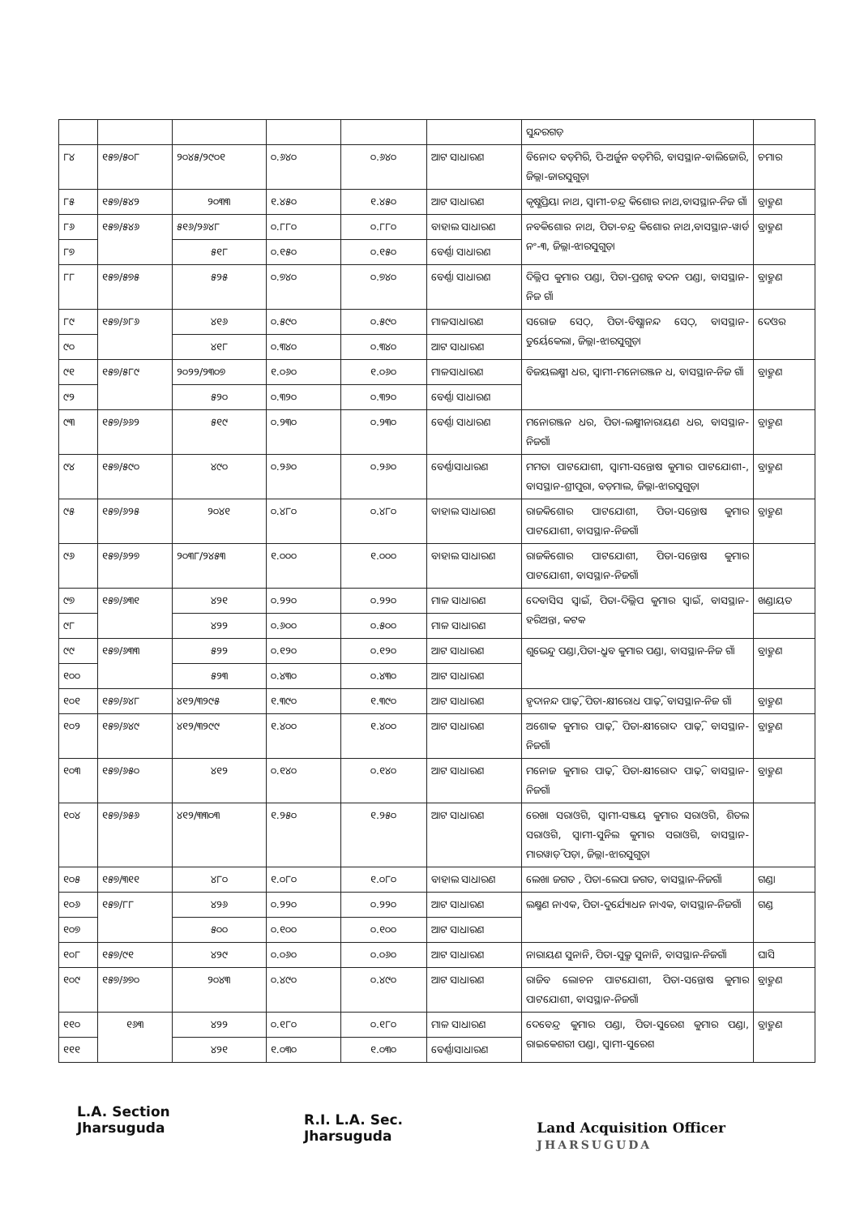| | | | | | | ସୁନ୍ଦରଗଡ଼ | |
| ୮୪ | ୧୫୭/୫୦୮ | ୨୦୪୫/୨୯୦୧ | ୦.୬୪୦ | ୦.୬୪୦ | ଆଟ ସାଧାରଣ | ବିନୋଦ ବଡ଼ମିରି, ପି-ଅର୍ଜୁନ ବଡ଼ମିରି, ବାସସ୍ଥାନ-ବାଲିଜୋରି, ଜିଲ୍ଲା-ଜାରସୁଗୁଡ଼ା | ଚମାର |
| ୮୫ | ୧୫୭/୫୪୨ | ୨୦୩୩ | ୧.୪୫୦ | ୧.୪୫୦ | ଆଟ ସାଧାରଣ | କୃଷ୍ଣପ୍ରିୟା ନାଥ, ସ୍ୱାମୀ-ଚନ୍ଦ୍ର କିଶୋର ନାଥ,ବାସସ୍ଥାନ-ନିଜ ଗାଁ | ବ୍ରାହ୍ମଣ |
| ୮୬ | ୧୫୭/୫୪୬ | ୫୧୬/୨୬୪୮ | ୦.୮୮୦ | ୦.୮୮୦ | ବାହାଲ ସାଧାରଣ | ନବକିଶୋର ନାଥ, ପିତା-ଚନ୍ଦ୍ର କିଶୋର ନାଥ,ବାସସ୍ଥାନ-ୱାର୍ଡ ନଂ-୩, ଜିଲ୍ଲା-ଝାରସୁଗୁଡ଼ା | ବ୍ରାହ୍ମଣ |
| ୮୭ | | ୫୧୮ | ୦.୧୫୦ | ୦.୧୫୦ | ବେର୍ଣ୍ଣା ସାଧାରଣ | | |
| ୮୮ | ୧୫୭/୫୭୫ | ୫୨୫ | ୦.୭୪୦ | ୦.୭୪୦ | ବେର୍ଣ୍ଣା ସାଧାରଣ | ଦିଲ୍ଲିପ କୁମାର ପଣ୍ଡା, ପିତା-ପ୍ରଶନ୍ନ ବଦନ ପଣ୍ଡା, ବାସସ୍ଥାନ-ନିଜ ଗାଁ | ବ୍ରାହ୍ମଣ |
| ୮୯ | ୧୫୭/୬୮୬ | ୪୧୬ | ୦.୫୯୦ | ୦.୫୯୦ | ମାଳସାଧାରଣ | ସରୋଜ ସେଠ୍, ପିତା-ବିଷ୍ଣାନନ୍ଦ ସେଠ୍, ବାସସ୍ଥାନ-ତୁର୍ୟେକେଲା, ଜିଲ୍ଲା-ଝାରସୁଗୁଡ଼ା | ଦେଓର |
| ୯୦ | | ୪୧୮ | ୦.୩୪୦ | ୦.୩୪୦ | ଆଟ ସାଧାରଣ | | |
| ୯୧ | ୧୫୭/୫୮୯ | ୨୦୨୨/୨୩୦୭ | ୧.୦୬୦ | ୧.୦୬୦ | ମାଳସାଧାରଣ | ବିଜୟଲକ୍ଷ୍ମୀ ଧର, ସ୍ୱାମୀ-ମନୋରଞ୍ଜନ ଧ, ବାସସ୍ଥାନ-ନିଜ ଗାଁ | ବ୍ରାହ୍ମଣ |
| ୯୨ | | ୫୨୦ | ୦.୩୨୦ | ୦.୩୨୦ | ବେର୍ଣ୍ଣା ସାଧାରଣ | | |
| ୯୩ | ୧୫୭/୬୬୨ | ୫୧୯ | ୦.୨୩୦ | ୦.୨୩୦ | ବେର୍ଣ୍ଣା ସାଧାରଣ | ମନୋରଞ୍ଜନ ଧର, ପିତା-ଲକ୍ଷ୍ମୀନାରାୟଣ ଧର, ବାସସ୍ଥାନ-ନିଜଗାଁ | ବ୍ରାହ୍ମଣ |
| ୯୪ | ୧୫୭/୫୯୦ | ୪୯୦ | ୦.୨୬୦ | ୦.୨୬୦ | ବେର୍ଣ୍ଣାସାଧାରଣ | ମମତା ପାଟଯୋଶୀ, ସ୍ୱାମୀ-ସନ୍ତୋଷ କୁମାର ପାଟଯୋଶୀ-, ବାସସ୍ଥାନ-ଶ୍ରୀପୁରା, ବଡ଼ମାଲ, ଜିଲ୍ଲା-ଝାରସୁଗୁଡ଼ା | ବ୍ରାହ୍ମଣ |
| ୯୫ | ୧୫୭/୬୨୫ | ୨୦୪୧ | ୦.୪୮୦ | ୦.୪୮୦ | ବାହାଲ ସାଧାରଣ | ରାଜକିଶୋର ପାଟଯୋଶୀ, ପିତା-ସନ୍ତୋଷ କୁମାର ପାଟଯୋଶୀ, ବାସସ୍ଥାନ-ନିଜଗାଁ | ବ୍ରାହ୍ମଣ |
| ୯୬ | ୧୫୭/୬୨୭ | ୨୦୩୮/୨୪୫୩ | ୧.୦୦୦ | ୧.୦୦୦ | ବାହାଲ ସାଧାରଣ | ରାଜକିଶୋର ପାଟଯୋଶୀ, ପିତା-ସନ୍ତୋଷ କୁମାର ପାଟଯୋଶୀ, ବାସସ୍ଥାନ-ନିଜଗାଁ | |
| ୯୭ | ୧୫୭/୬୩୧ | ୪୨୧ | ୦.୨୨୦ | ୦.୨୨୦ | ମାଳ ସାଧାରଣ | ଦେବାସିସ ସ୍ୱାଇଁ, ପିତା-ଦିଲ୍ଲିପ କୁମାର ସ୍ୱାଇଁ, ବାସସ୍ଥାନ-ହରିଅନ୍ତା, କଟକ | ଖଣ୍ଡାୟତ |
| ୯୮ | | ୪୨୨ | ୦.୬୦୦ | ୦.୫୦୦ | ମାଳ ସାଧାରଣ | | |
| ୯୯ | ୧୫୭/୬୩୩ | ୫୨୨ | ୦.୧୨୦ | ୦.୧୨୦ | ଆଟ ସାଧାରଣ | ଶୁଭେନ୍ଦୁ ପଣ୍ଡା,ପିତା-ଧ୍ରୁବ କୁମାର ପଣ୍ଡା, ବାସସ୍ଥାନ-ନିଜ ଗାଁ | ବ୍ରାହ୍ମଣ |
| ୧୦୦ | | ୫୨୩ | ୦.୪୩୦ | ୦.୪୩୦ | ଆଟ ସାଧାରଣ | | |
| ୧୦୧ | ୧୫୭/୬୪୮ | ୪୧୨/୩୨୯୫ | ୧.୩୯୦ | ୧.୩୯୦ | ଆଟ ସାଧାରଣ | ହୃଦାନନ୍ଦ ପାଢ଼ି, ପିତା-କ୍ଷୀରୋଧ ପାଢ଼ି, ବାସସ୍ଥାନ-ନିଜ ଗାଁ | ବ୍ରାହ୍ମଣ |
| ୧୦୨ | ୧୫୭/୬୪୯ | ୪୧୨/୩୨୯୯ | ୧.୪୦୦ | ୧.୪୦୦ | ଆଟ ସାଧାରଣ | ଅଶୋକ କୁମାର ପାଢ଼ି, ପିତା-କ୍ଷୀରୋଦ ପାଢ଼ି, ବାସସ୍ଥାନ-ନିଜଗାଁ | ବ୍ରାହ୍ମଣ |
| ୧୦୩ | ୧୫୭/୬୫୦ | ୪୧୨ | ୦.୧୪୦ | ୦.୧୪୦ | ଆଟ ସାଧାରଣ | ମନୋଜ କୁମାର ପାଢ଼ି, ପିତା-କ୍ଷୀରୋଦ ପାଢ଼ି, ବାସସ୍ଥାନ-ନିଜଗାଁ | ବ୍ରାହ୍ମଣ |
| ୧୦୪ | ୧୫୭/୬୫୬ | ୪୧୨/୩୩୦୩ | ୧.୨୫୦ | ୧.୨୫୦ | ଆଟ ସାଧାରଣ | ରେଖା ସରାଓଗି, ସ୍ୱାମୀ-ସଞ୍ଜୟ କୁମାର ସରାଓଗି, ଶିତଲ ସରାଓଗି, ସ୍ୱାମୀ-ସୁନିଲ କୁମାର ସରାଓଗି, ବାସସ୍ଥାନ-ମାରୱାଡ଼ି ପଡ଼ା, ଜିଲ୍ଲା-ଝାରସୁଗୁଡ଼ା | |
| ୧୦୫ | ୧୫୭/୩୧୧ | ୪୮୦ | ୧.୦୮୦ | ୧.୦୮୦ | ବାହାଲ ସାଧାରଣ | ଲେଖା ଜଗତ , ପିତା-ଲେପା ଜଗତ, ବାସସ୍ଥାନ-ନିଜଗାଁ | ଗଣ୍ଡା |
| ୧୦୬ | ୧୫୭/୮୮ | ୪୨୬ | ୦.୨୨୦ | ୦.୨୨୦ | ଆଟ ସାଧାରଣ | ଲକ୍ଷ୍ମଣ ନାଏକ, ପିତା-ଦୁର୍ଯ୍ୟୋଧନ ନାଏକ, ବାସସ୍ଥାନ-ନିଜଗାଁ | ଗଣ୍ଡ |
| ୧୦୭ | | ୫୦୦ | ୦.୧୦୦ | ୦.୧୦୦ | ଆଟ ସାଧାରଣ | | |
| ୧୦୮ | ୧୫୭/୯୧ | ୪୨୯ | ୦.୦୬୦ | ୦.୦୬୦ | ଆଟ ସାଧାରଣ | ନାରାୟଣ ସୁନାନି, ପିତା-ସୁକ୍ରୁ ସୁନାନି, ବାସସ୍ଥାନ-ନିଜଗାଁ | ଘାସି |
| ୧୦୯ | ୧୫୭/୬୭୦ | ୨୦୪୩ | ୦.୪୯୦ | ୦.୪୯୦ | ଆଟ ସାଧାରଣ | ରାଜିବ ଲୋଚନ ପାଟଯୋଶୀ, ପିତା-ସନ୍ତୋଷ କୁମାର ପାଟଯୋଶୀ, ବାସସ୍ଥାନ-ନିଜଗାଁ | ବ୍ରାହ୍ମଣ |
| ୧୧୦ | ୧୬୩ | ୪୨୨ | ୦.୧୮୦ | ୦.୧୮୦ | ମାଳ ସାଧାରଣ | ଦେବେନ୍ଦ୍ର କୁମାର ପଣ୍ଡା, ପିତା-ସୁରେଶ କୁମାର ପଣ୍ଡା, ରାଇକେଶରୀ ପଣ୍ଡା, ସ୍ୱାମୀ-ସୁରେଶ | ବ୍ରାହ୍ମଣ |
| ୧୧୧ | | ୪୨୧ | ୧.୦୩୦ | ୧.୦୩୦ | ବେର୍ଣ୍ଣାସାଧାରଣ | | |
L.A. Section
Jharsuguda
R.I. L.A. Sec.
Jharsuguda
Land Acquisition Officer
JHARSUGUDA